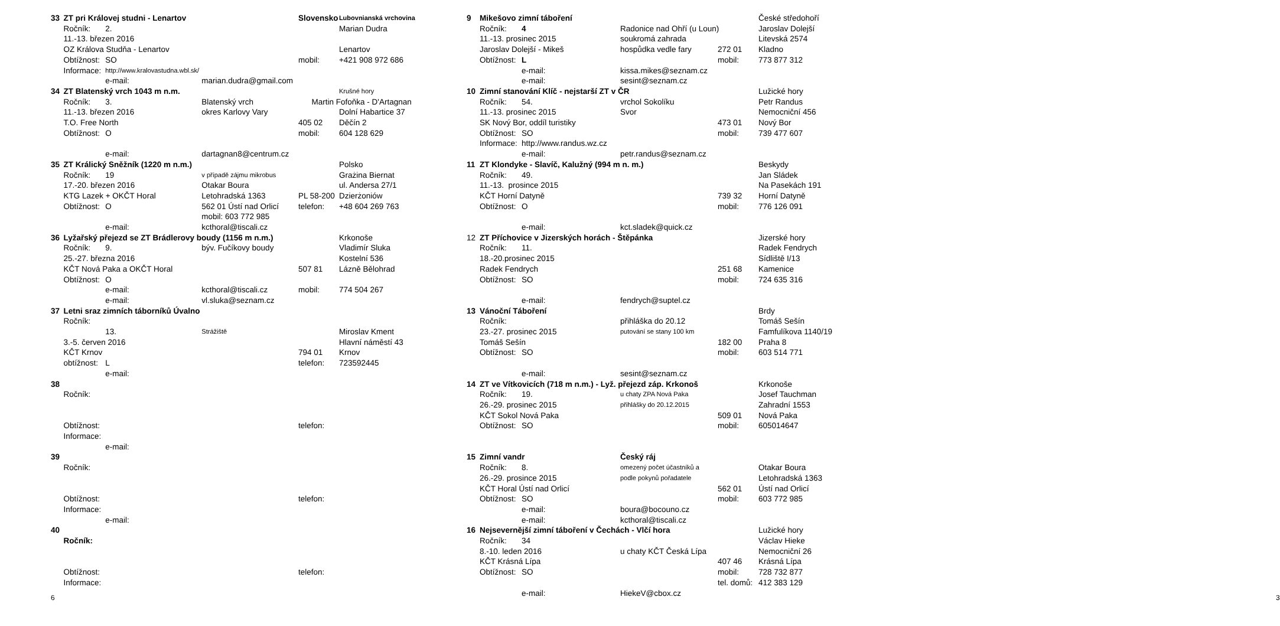| 33 | ZT pri Královej studni - Lenartov | | | Slovensko | Lubovnianská vrchovina |
| | Ročník: | 2. | | | Marian Dudra |
| | 11.-13. březen 2016 | | | | |
| | OZ Králova Studňa - Lenartov | | | | Lenartov |
| | Obtížnost: | SO | | mobil: | +421 908 972 686 |
| | Informace: | http://www.kralovastudna.wbl.sk/ | | | |
| | | e-mail: | marian.dudra@gmail.com | | |
| 34 | ZT Blatenský vrch 1043 m n.m. | | | | Krušné hory |
| | Ročník: | 3. | Blatenský vrch | Martin Fofoňka - D'Artagnan | |
| | 11.-13. březen 2016 | | okres Karlovy Vary | | Dolní Habartice 37 |
| | T.O. Free North | | | 405 02 | Děčín 2 |
| | Obtížnost: | O | | mobil: | 604 128 629 |
| | | e-mail: | dartagnan8@centrum.cz | | |
| 35 | ZT Králický Sněžník (1220 m n.m.) | | | | Polsko |
| | Ročník: | 19 | v případě zájmu mikrobus | | Grażina Biernat |
| | 17.-20. březen 2016 | | Otakar Boura | | ul. Andersa 27/1 |
| | KTG Lazek + OKČT Horal | | Letohradská 1363 | PL 58-200 | Dzierżoniów |
| | Obtížnost: | O | 562 01 Ústí nad Orlicí | telefon: | +48 604 269 763 |
| | | | mobil: 603 772 985 | | |
| | | e-mail: | kcthoral@tiscali.cz | | |
| 36 | Lyžařský přejezd se ZT Brádlerovy boudy (1156 m n.m.) | | | | Krkonoše |
| | Ročník: | 9. | býv. Fučíkovy boudy | | Vladimír Sluka |
| | 25.-27. března 2016 | | | | Kostelní 536 |
| | KČT Nová Paka a OKČT Horal | | | 507 81 | Lázně Bělohrad |
| | Obtížnost: | O | | | |
| | | e-mail: | kcthoral@tiscali.cz | mobil: | 774 504 267 |
| | | e-mail: | vl.sluka@seznam.cz | | |
| 37 | Letni sraz zimních táborníků Úvalno | | | | |
| | Ročník: | | | | |
| | | 13. | Strážiště | | Miroslav Kment |
| | 3.-5. červen 2016 | | | | Hlavní náměstí 43 |
| | KČT Krnov | | | 794 01 | Krnov |
| | obtížnost: | L | | telefon: | 723592445 |
| | | e-mail: | | | |
| 38 | | | | | |
| | Ročník: | | | | |
| | Obtížnost: | | | telefon: | |
| | Informace: | | | | |
| | | e-mail: | | | |
| 39 | | | | | |
| | Ročník: | | | | |
| | Obtížnost: | | | telefon: | |
| | Informace: | | | | |
| | | e-mail: | | | |
| 40 | | | | | |
| | Ročník: | | | | |
| | Obtížnost: | | | telefon: | |
| | Informace: | | | | |
6
| 9 | Mikešovo zimní táboření | | | | České středohoří |
| | Ročník: | 4 | Radonice nad Ohří (u Loun) | | Jaroslav Dolejší |
| | 11.-13. prosinec 2015 | | soukromá zahrada | | Litevská 2574 |
| | Jaroslav Dolejší - Mikeš | | hospůdka vedle fary | 272 01 | Kladno |
| | Obtížnost: | L | | mobil: | 773 877 312 |
| | | e-mail: | kissa.mikes@seznam.cz | | |
| | | e-mail: | sesint@seznam.cz | | |
| 10 | Zimní stanování Klíč - nejstarší ZT v ČR | | | | Lužické hory |
| | Ročník: | 54. | vrchol Sokolíku | | Petr Randus |
| | 11.-13. prosinec 2015 | | Svor | | Nemocniční 456 |
| | SK Nový Bor, oddíl turistiky | | | 473 01 | Nový Bor |
| | Obtížnost: | SO | | mobil: | 739 477 607 |
| | Informace: | http://www.randus.wz.cz | | | |
| | | e-mail: | petr.randus@seznam.cz | | |
| 11 | ZT Klondyke - Slavíč, Kalužný (994 m n. m.) | | | | Beskydy |
| | Ročník: | 49. | | | Jan Sládek |
| | 11.-13. prosince 2015 | | | | Na Pasekách 191 |
| | KČT Horní Datyně | | | 739 32 | Horní Datyně |
| | Obtížnost: | O | | mobil: | 776 126 091 |
| | | e-mail: | kct.sladek@quick.cz | | |
| 12 | ZT Příchovice v Jizerských horách - Štěpánka | | | | Jizerské hory |
| | Ročník: | 11. | | | Radek Fendrych |
| | 18.-20.prosinec 2015 | | | | Sídliště I/13 |
| | Radek Fendrych | | | 251 68 | Kamenice |
| | Obtížnost: | SO | | mobil: | 724 635 316 |
| | | e-mail: | fendrych@suptel.cz | | |
| 13 | Vánoční Táboření | | | | Brdy |
| | Ročník: | | přihláška do 20.12 | | Tomáš Sešín |
| | 23.-27. prosinec 2015 | | putování se stany 100 km | | Famfulíkova 1140/19 |
| | Tomáš Sešín | | | 182 00 | Praha 8 |
| | Obtížnost: | SO | | mobil: | 603 514 771 |
| | | e-mail: | sesint@seznam.cz | | |
| 14 | ZT ve Vítkovicích (718 m n.m.) - Lyž. přejezd záp. Krkonoš | | | | Krkonoše |
| | Ročník: | 19. | u chaty ZPA Nová Paka | | Josef Tauchman |
| | 26.-29. prosinec 2015 | | přihlášky do 20.12.2015 | | Zahradní 1553 |
| | KČT Sokol Nová Paka | | | 509 01 | Nová Paka |
| | Obtížnost: | SO | | mobil: | 605014647 |
| 15 | Zimní vandr | | Český ráj | | |
| | Ročník: | 8. | omezený počet účastníků a | | Otakar Boura |
| | 26.-29. prosince 2015 | | podle pokynů pořadatele | | Letohradská 1363 |
| | KČT Horal Ústí nad Orlicí | | | 562 01 | Ústí nad Orlicí |
| | Obtížnost: | SO | | mobil: | 603 772 985 |
| | | e-mail: | boura@bocouno.cz | | |
| | | e-mail: | kcthoral@tiscali.cz | | |
| 16 | Nejsevernější zimní táboření v Čechách - Vlčí hora | | | | Lužické hory |
| | Ročník: | 34 | | | Václav Hieke |
| | 8.-10. leden 2016 | | u chaty KČT Česká Lípa | | Nemocniční 26 |
| | KČT Krásná Lípa | | | 407 46 | Krásná Lípa |
| | Obtížnost: | SO | | mobil: | 728 732 877 |
| | | | | tel. domů: | 412 383 129 |
| | | e-mail: | HiekeV@cbox.cz | | |
3